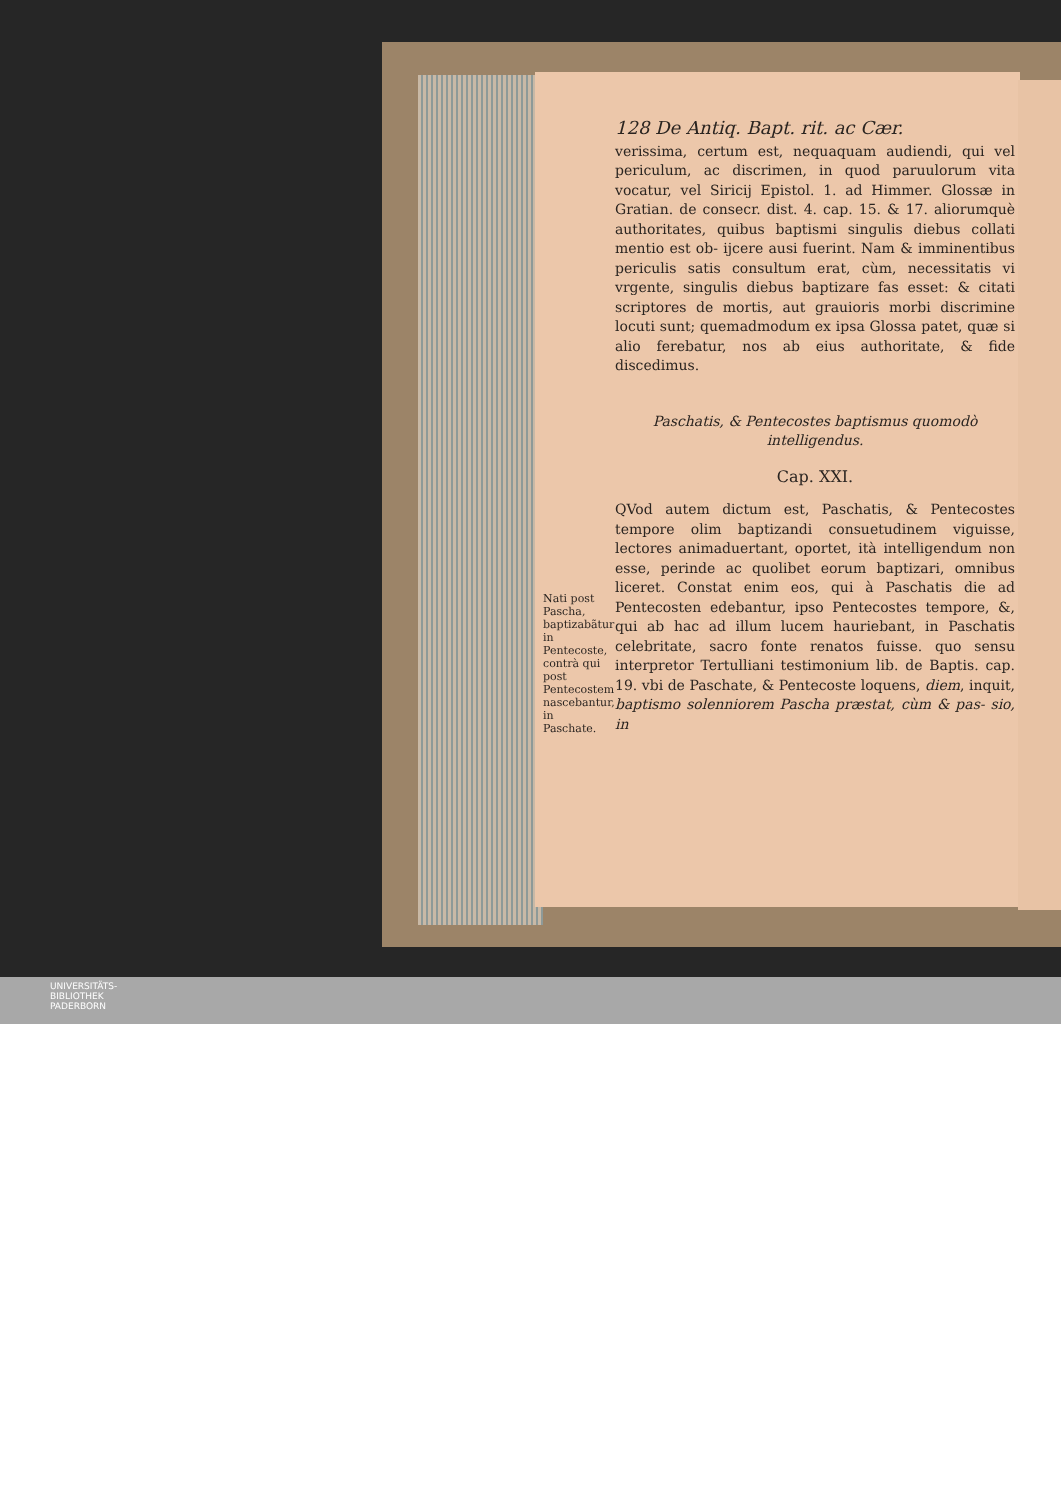128 De Antiq. Bapt. rit. ac Cær.
verissima, certum est, nequaquam audiendi, qui vel periculum, ac discrimen, in quod paruulorum vita vocatur, vel Siricij Epistol. 1. ad Himmer. Glossæ in Gratian. de consecr. dist. 4. cap. 15. & 17. aliorumquè authoritates, quibus baptismi singulis diebus collati mentio est ob- ijcere ausi fuerint. Nam & imminentibus periculis satis consultum erat, cùm, necessitatis vi vrgente, singulis diebus baptizare fas esset: & citati scriptores de mortis, aut grauioris morbi discrimine locuti sunt; quemadmodum ex ipsa Glossa patet, quæ si alio ferebatur, nos ab eius authoritate, & fide discedimus.
Paschatis, & Pentecostes baptismus quomodò intelligendus.
Cap. XXI.
Nati post Pascha, baptizabãtur in Pentecoste, contrà qui post Pentecostem nascebantur, in Paschate.
QVod autem dictum est, Paschatis, & Pentecostes tempore olim baptizandi consuetudinem viguisse, lectores animaduertant, oportet, ità intelligendum non esse, perinde ac quolibet eorum baptizari, omnibus liceret. Constat enim eos, qui à Paschatis die ad Pentecosten edebantur, ipso Pentecostes tempore, &, qui ab hac ad illum lucem hauriebant, in Paschatis celebritate, sacro fonte renatos fuisse. quo sensu interpretor Tertulliani testimonium lib. de Baptis. cap. 19. vbi de Paschate, & Pentecoste loquens, diem, inquit, baptismo solenniorem Pascha præstat, cùm & pas- sio, in
UNIVERSITÄTS-
BIBLIOTHEK
PADERBORN